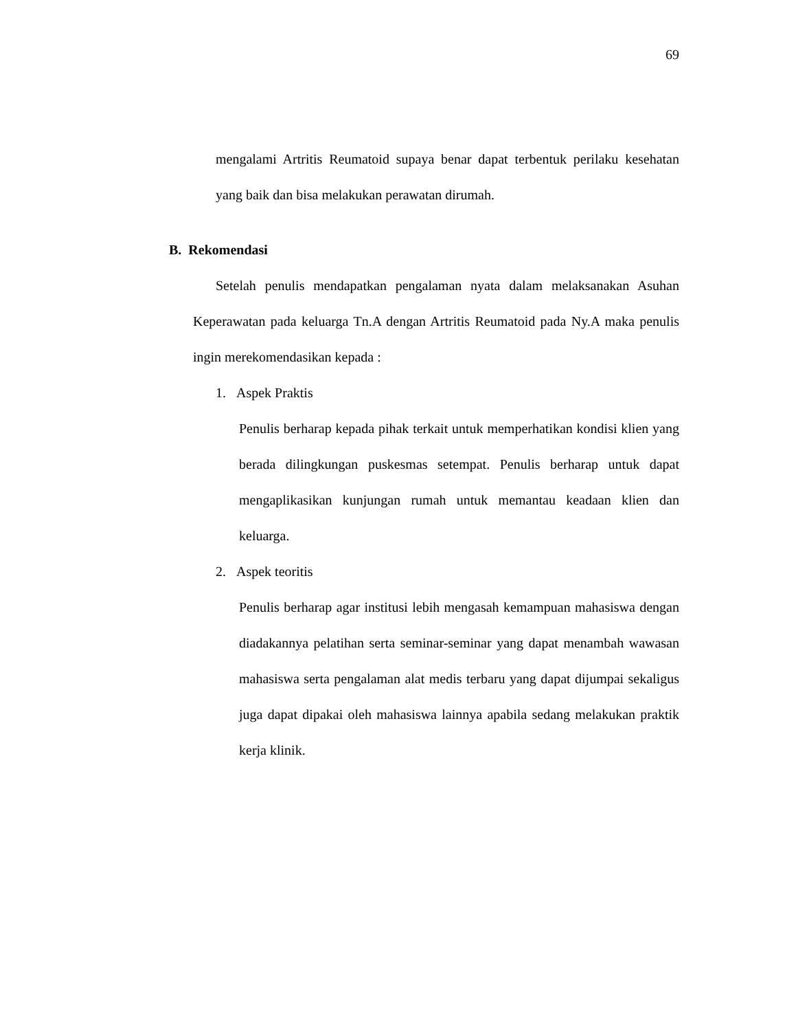69
mengalami Artritis Reumatoid supaya benar dapat terbentuk perilaku kesehatan yang baik dan bisa melakukan perawatan dirumah.
B. Rekomendasi
Setelah penulis mendapatkan pengalaman nyata dalam melaksanakan Asuhan Keperawatan pada keluarga Tn.A dengan Artritis Reumatoid pada Ny.A maka penulis ingin merekomendasikan kepada :
1. Aspek Praktis
Penulis berharap kepada pihak terkait untuk memperhatikan kondisi klien yang berada dilingkungan puskesmas setempat. Penulis berharap untuk dapat mengaplikasikan kunjungan rumah untuk memantau keadaan klien dan keluarga.
2. Aspek teoritis
Penulis berharap agar institusi lebih mengasah kemampuan mahasiswa dengan diadakannya pelatihan serta seminar-seminar yang dapat menambah wawasan mahasiswa serta pengalaman alat medis terbaru yang dapat dijumpai sekaligus juga dapat dipakai oleh mahasiswa lainnya apabila sedang melakukan praktik kerja klinik.